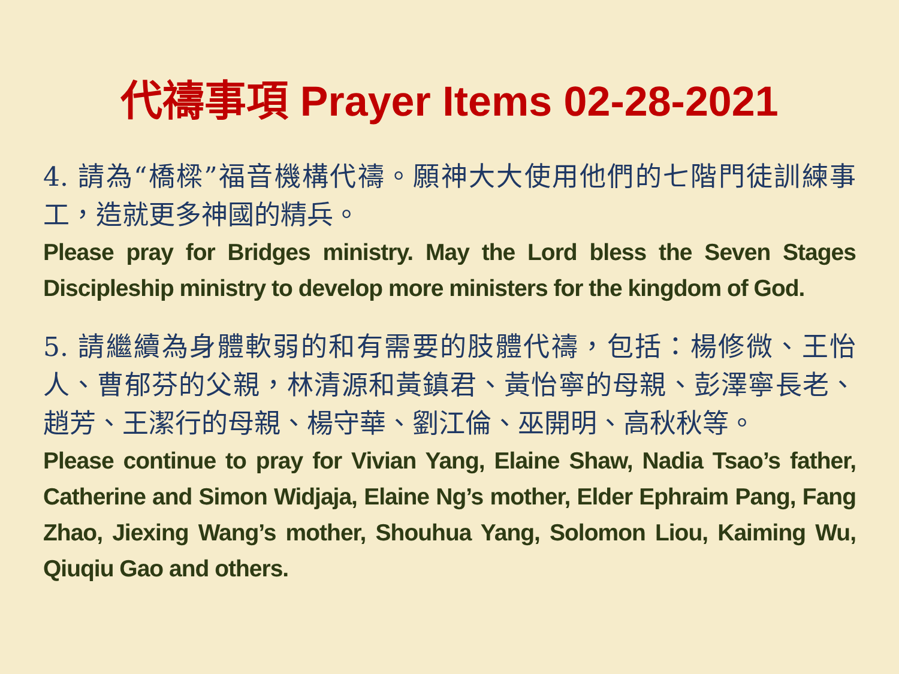代禱事項 Prayer Items 02-28-2021
4. 請為“橋樑”福音機構代禱。願神大大使用他們的七階門徒訓練事工，造就更多神國的精兵。
Please pray for Bridges ministry. May the Lord bless the Seven Stages Discipleship ministry to develop more ministers for the kingdom of God.
5. 請繼續為身體軟弱的和有需要的肢體代禱，包括：楊修微、王怡人、曹郁芬的父親，林清源和黃鎮君、黃怡寧的母親、彭澤寧長老、趙芳、王潔行的母親、楊守華、劉江倫、巫開明、高秋秋等。
Please continue to pray for Vivian Yang, Elaine Shaw, Nadia Tsao’s father, Catherine and Simon Widjaja, Elaine Ng’s mother, Elder Ephraim Pang, Fang Zhao, Jiexing Wang’s mother, Shouhua Yang, Solomon Liou, Kaiming Wu, Qiuqiu Gao and others.